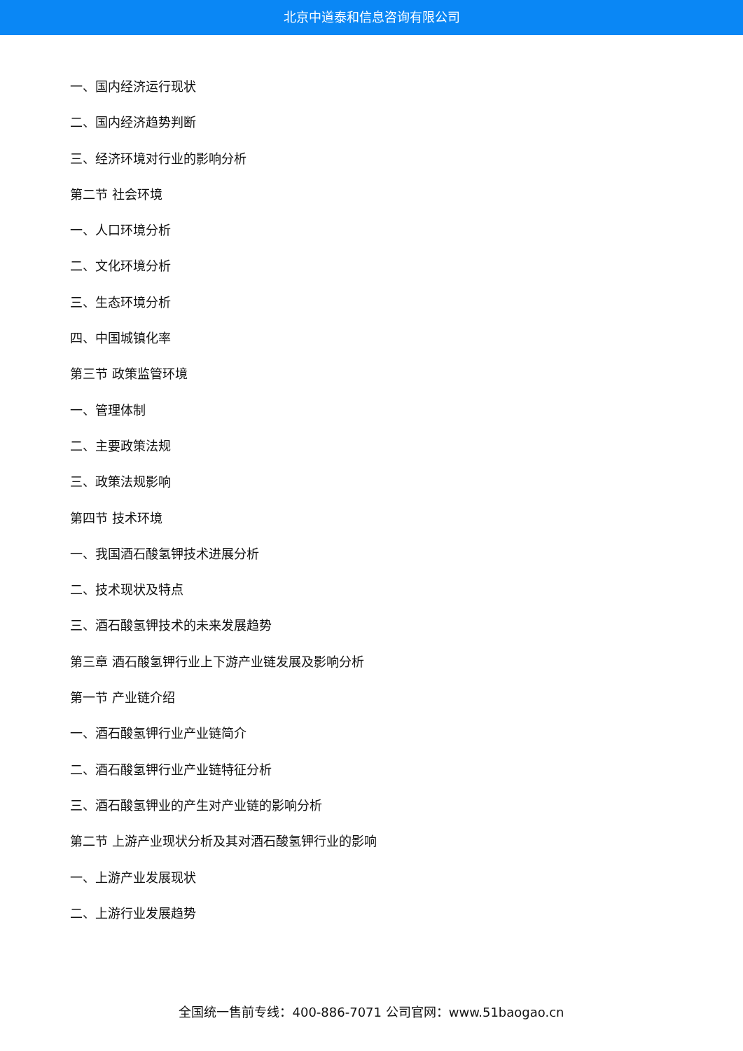北京中道泰和信息咨询有限公司
一、国内经济运行现状
二、国内经济趋势判断
三、经济环境对行业的影响分析
第二节 社会环境
一、人口环境分析
二、文化环境分析
三、生态环境分析
四、中国城镇化率
第三节 政策监管环境
一、管理体制
二、主要政策法规
三、政策法规影响
第四节 技术环境
一、我国酒石酸氢钾技术进展分析
二、技术现状及特点
三、酒石酸氢钾技术的未来发展趋势
第三章 酒石酸氢钾行业上下游产业链发展及影响分析
第一节 产业链介绍
一、酒石酸氢钾行业产业链简介
二、酒石酸氢钾行业产业链特征分析
三、酒石酸氢钾业的产生对产业链的影响分析
第二节 上游产业现状分析及其对酒石酸氢钾行业的影响
一、上游产业发展现状
二、上游行业发展趋势
全国统一售前专线：400-886-7071 公司官网：www.51baogao.cn